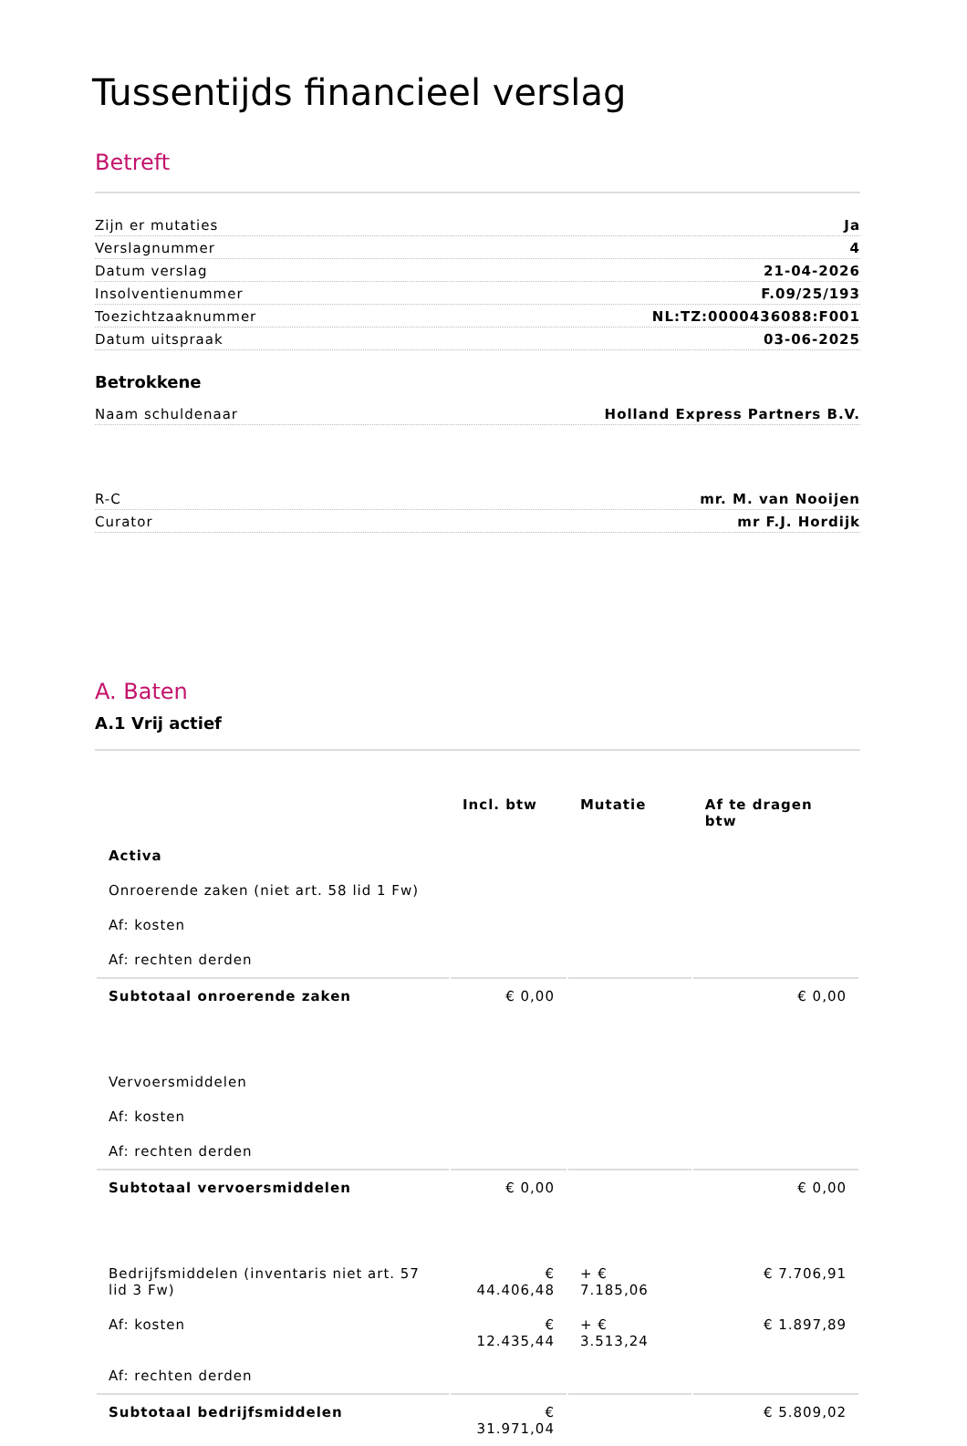Tussentijds financieel verslag
Betreft
Zijn er mutaties Ja
Verslagnummer 4
Datum verslag 21-04-2026
Insolventienummer F.09/25/193
Toezichtzaaknummer NL:TZ:0000436088:F001
Datum uitspraak 03-06-2025
Betrokkene
Naam schuldenaar Holland Express Partners B.V.
R-C mr. M. van Nooijen
Curator mr F.J. Hordijk
A. Baten
A.1 Vrij actief
| | Incl. btw | Mutatie | Af te dragen btw |
| --- | --- | --- | --- |
| Activa | | | |
| Onroerende zaken (niet art. 58 lid 1 Fw) | | | |
| Af: kosten | | | |
| Af: rechten derden | | | |
| Subtotaal onroerende zaken | € 0,00 | | € 0,00 |
| Vervoersmiddelen | | | |
| Af: kosten | | | |
| Af: rechten derden | | | |
| Subtotaal vervoersmiddelen | € 0,00 | | € 0,00 |
| Bedrijfsmiddelen (inventaris niet art. 57 lid 3 Fw) | € 44.406,48 | + € 7.185,06 | € 7.706,91 |
| Af: kosten | € 12.435,44 | + € 3.513,24 | € 1.897,89 |
| Af: rechten derden | | | |
| Subtotaal bedrijfsmiddelen | € 31.971,04 | | € 5.809,02 |